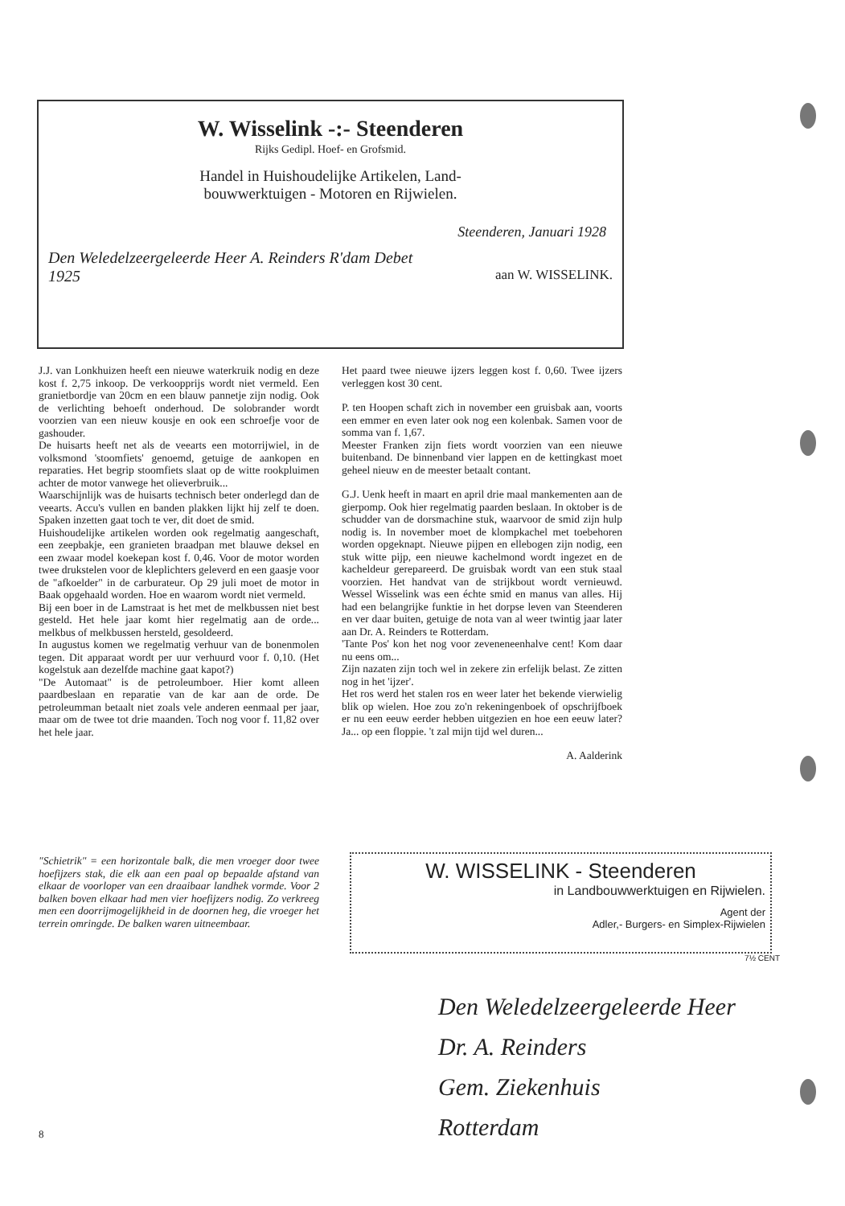W. Wisselink -:- Steenderen
Rijks Gedipl. Hoef- en Grofsmid.
Handel in Huishoudelijke Artikelen, Land-
bouwwerktuigen - Motoren en Rijwielen.
Steenderen, Januari 1928
Den Weledelzeergeleerde Heer A. Reinders R'dam Debet
1925 aan W. WISSELINK.
J.J. van Lonkhuizen heeft een nieuwe waterkruik nodig en deze kost f. 2,75 inkoop. De verkoopprijs wordt niet vermeld. Een granietbordje van 20cm en een blauw pannetje zijn nodig. Ook de verlichting behoeft onderhoud. De solobrander wordt voorzien van een nieuw kousje en ook een schroefje voor de gashouder.
De huisarts heeft net als de veearts een motorrijwiel, in de volksmond 'stoomfiets' genoemd, getuige de aankopen en reparaties. Het begrip stoomfiets slaat op de witte rookpluimen achter de motor vanwege het olieverbruik...
Waarschijnlijk was de huisarts technisch beter onderlegd dan de veearts. Accu's vullen en banden plakken lijkt hij zelf te doen. Spaken inzetten gaat toch te ver, dit doet de smid.
Huishoudelijke artikelen worden ook regelmatig aangeschaft, een zeepbakje, een granieten braadpan met blauwe deksel en een zwaar model koekepan kost f. 0,46. Voor de motor worden twee drukstelen voor de kleplichters geleverd en een gaasje voor de "afkoelder" in de carburateur. Op 29 juli moet de motor in Baak opgehaald worden. Hoe en waarom wordt niet vermeld.
Bij een boer in de Lamstraat is het met de melkbussen niet best gesteld. Het hele jaar komt hier regelmatig aan de orde... melkbus of melkbussen hersteld, gesoldeerd.
In augustus komen we regelmatig verhuur van de bonenmolen tegen. Dit apparaat wordt per uur verhuurd voor f. 0,10. (Het kogelstuk aan dezelfde machine gaat kapot?)
"De Automaat" is de petroleumboer. Hier komt alleen paardbeslaan en reparatie van de kar aan de orde. De petroleumman betaalt niet zoals vele anderen eenmaal per jaar, maar om de twee tot drie maanden. Toch nog voor f. 11,82 over het hele jaar.
Het paard twee nieuwe ijzers leggen kost f. 0,60. Twee ijzers verleggen kost 30 cent.
P. ten Hoopen schaft zich in november een gruisbak aan, voorts een emmer en even later ook nog een kolenbak. Samen voor de somma van f. 1,67.
Meester Franken zijn fiets wordt voorzien van een nieuwe buitenband. De binnenband vier lappen en de kettingkast moet geheel nieuw en de meester betaalt contant.
G.J. Uenk heeft in maart en april drie maal mankementen aan de gierpomp. Ook hier regelmatig paarden beslaan. In oktober is de schudder van de dorsmachine stuk, waarvoor de smid zijn hulp nodig is. In november moet de klompkachel met toebehoren worden opgeknapt. Nieuwe pijpen en ellebogen zijn nodig, een stuk witte pijp, een nieuwe kachelmond wordt ingezet en de kacheldeur gerepareerd. De gruisbak wordt van een stuk staal voorzien. Het handvat van de strijkbout wordt vernieuwd. Wessel Wisselink was een échte smid en manus van alles. Hij had een belangrijke funktie in het dorpse leven van Steenderen en ver daar buiten, getuige de nota van al weer twintig jaar later aan Dr. A. Reinders te Rotterdam.
'Tante Pos' kon het nog voor zeveneneenhalve cent! Kom daar nu eens om...
Zijn nazaten zijn toch wel in zekere zin erfelijk belast. Ze zitten nog in het 'ijzer'.
Het ros werd het stalen ros en weer later het bekende vierwielig blik op wielen. Hoe zou zo'n rekeningenboek of opschrijfboek er nu een eeuw eerder hebben uitgezien en hoe een eeuw later? Ja... op een floppie. 't zal mijn tijd wel duren...
A. Aalderink
"Schietrik" = een horizontale balk, die men vroeger door twee hoefijzers stak, die elk aan een paal op bepaalde afstand van elkaar de voorloper van een draaibaar landhek vormde. Voor 2 balken boven elkaar had men vier hoefijzers nodig. Zo verkreeg men een doorrijmogelijkheid in de doornen heg, die vroeger het terrein omringde. De balken waren uitneembaar.
W. WISSELINK - Steenderen
in Landbouwwerktuigen en Rijwielen.
Agent der
Adler,- Burgers- en Simplex-Rijwielen
7½ CENT
Den Weledelzeergeleerde Heer
Dr. A. Reinders
Gem. Ziekenhuis
Rotterdam
8